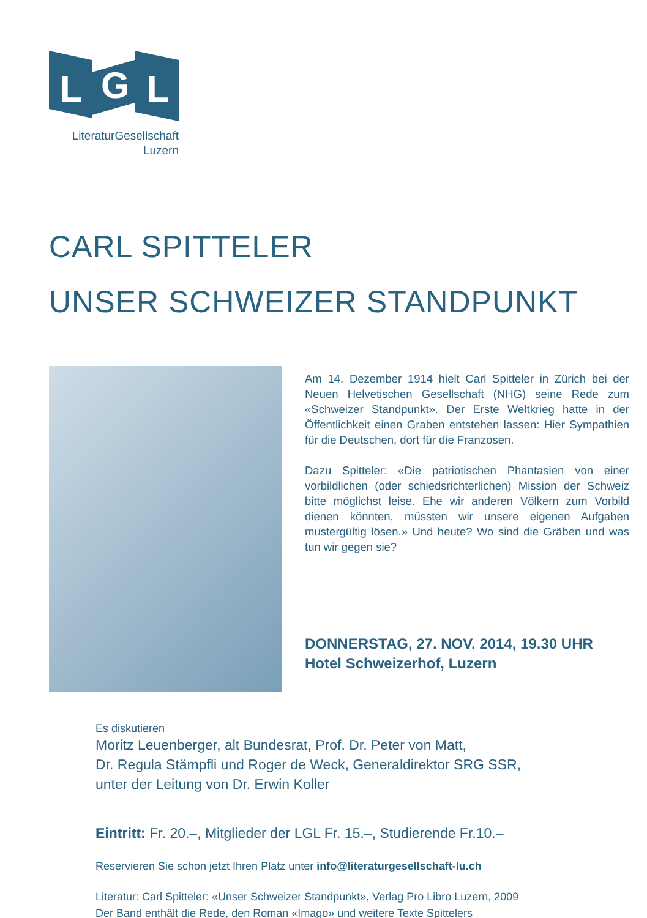L
G
L
LiteraturGesellschaft
Luzern
CARL SPITTELER
UNSER SCHWEIZER STANDPUNKT
Am 14. Dezember 1914 hielt Carl Spitteler in Zürich bei der Neuen Helvetischen Gesellschaft (NHG) seine Rede zum «Schweizer Standpunkt». Der Erste Weltkrieg hatte in der Öffentlichkeit einen Graben entstehen lassen: Hier Sympathien für die Deutschen, dort für die Franzosen.
Dazu Spitteler: «Die patriotischen Phantasien von einer vorbildlichen (oder schiedsrichterlichen) Mission der Schweiz bitte möglichst leise. Ehe wir anderen Völkern zum Vorbild dienen könnten, müssten wir unsere eigenen Aufgaben mustergültig lösen.» Und heute? Wo sind die Gräben und was tun wir gegen sie?
DONNERSTAG, 27. NOV. 2014, 19.30 UHR
Hotel Schweizerhof, Luzern
Es diskutieren
Moritz Leuenberger, alt Bundesrat, Prof. Dr. Peter von Matt,
Dr. Regula Stämpfli und Roger de Weck, Generaldirektor SRG SSR,
unter der Leitung von Dr. Erwin Koller
Eintritt: Fr. 20.–, Mitglieder der LGL Fr. 15.–, Studierende Fr.10.–
Reservieren Sie schon jetzt Ihren Platz unter info@literaturgesellschaft-lu.ch
Literatur: Carl Spitteler: «Unser Schweizer Standpunkt», Verlag Pro Libro Luzern, 2009
Der Band enthält die Rede, den Roman «Imago» und weitere Texte Spittelers